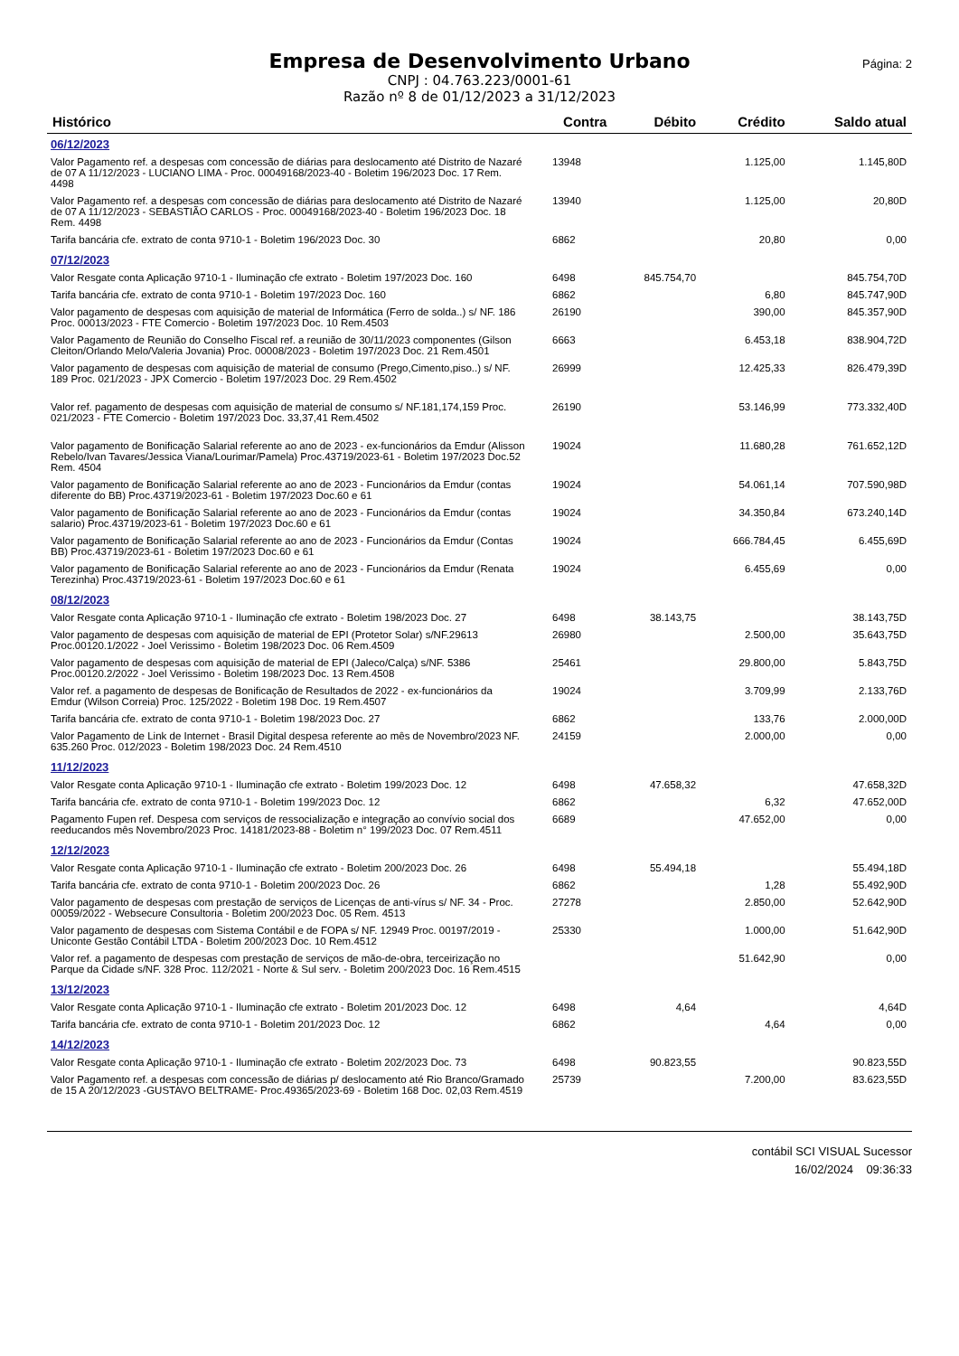Empresa de Desenvolvimento Urbano
CNPJ : 04.763.223/0001-61
Razão nº 8 de 01/12/2023 a 31/12/2023
Página: 2
| Histórico | Contra | Débito | Crédito | Saldo atual |
| --- | --- | --- | --- | --- |
| 06/12/2023 | | | | |
| Valor Pagamento ref. a despesas com concessão de diárias para deslocamento até Distrito de Nazaré de 07 A 11/12/2023 - LUCIANO LIMA - Proc. 00049168/2023-40 - Boletim 196/2023 Doc. 17 Rem. 4498 | 13948 | | 1.125,00 | 1.145,80D |
| Valor Pagamento ref. a despesas com concessão de diárias para deslocamento até Distrito de Nazaré de 07 A 11/12/2023 - SEBASTIÃO CARLOS - Proc. 00049168/2023-40 - Boletim 196/2023 Doc. 18 Rem. 4498 | 13940 | | 1.125,00 | 20,80D |
| Tarifa bancária cfe. extrato de conta 9710-1 - Boletim 196/2023 Doc. 30 | 6862 | | 20,80 | 0,00 |
| 07/12/2023 | | | | |
| Valor Resgate conta Aplicação 9710-1 - Iluminação cfe extrato - Boletim 197/2023 Doc. 160 | 6498 | 845.754,70 | | 845.754,70D |
| Tarifa bancária cfe. extrato de conta 9710-1 - Boletim 197/2023 Doc. 160 | 6862 | | 6,80 | 845.747,90D |
| Valor pagamento de despesas com aquisição de material de Informática (Ferro de solda..) s/ NF. 186 Proc. 00013/2023 - FTE Comercio - Boletim 197/2023 Doc. 10 Rem.4503 | 26190 | | 390,00 | 845.357,90D |
| Valor Pagamento de Reunião do Conselho Fiscal ref. a reunião de 30/11/2023 componentes (Gilson Cleiton/Orlando Melo/Valeria Jovania) Proc. 00008/2023 - Boletim 197/2023 Doc. 21 Rem.4501 | 6663 | | 6.453,18 | 838.904,72D |
| Valor pagamento de despesas com aquisição de material de consumo (Prego,Cimento,piso..) s/ NF. 189 Proc. 021/2023 - JPX Comercio - Boletim 197/2023 Doc. 29 Rem.4502 | 26999 | | 12.425,33 | 826.479,39D |
| Valor ref. pagamento de despesas com aquisição de material de consumo s/ NF.181,174,159 Proc. 021/2023 - FTE Comercio - Boletim 197/2023 Doc. 33,37,41 Rem.4502 | 26190 | | 53.146,99 | 773.332,40D |
| Valor pagamento de Bonificação Salarial referente ao ano de 2023 - ex-funcionários da Emdur (Alisson Rebelo/Ivan Tavares/Jessica Viana/Lourimar/Pamela) Proc.43719/2023-61 - Boletim 197/2023 Doc.52 Rem. 4504 | 19024 | | 11.680,28 | 761.652,12D |
| Valor pagamento de Bonificação Salarial referente ao ano de 2023 - Funcionários da Emdur (contas diferente do BB) Proc.43719/2023-61 - Boletim 197/2023 Doc.60 e 61 | 19024 | | 54.061,14 | 707.590,98D |
| Valor pagamento de Bonificação Salarial referente ao ano de 2023 - Funcionários da Emdur (contas salario) Proc.43719/2023-61 - Boletim 197/2023 Doc.60 e 61 | 19024 | | 34.350,84 | 673.240,14D |
| Valor pagamento de Bonificação Salarial referente ao ano de 2023 - Funcionários da Emdur (Contas BB) Proc.43719/2023-61 - Boletim 197/2023 Doc.60 e 61 | 19024 | | 666.784,45 | 6.455,69D |
| Valor pagamento de Bonificação Salarial referente ao ano de 2023 - Funcionários da Emdur (Renata Terezinha) Proc.43719/2023-61 - Boletim 197/2023 Doc.60 e 61 | 19024 | | 6.455,69 | 0,00 |
| 08/12/2023 | | | | |
| Valor Resgate conta Aplicação 9710-1 - Iluminação cfe extrato - Boletim 198/2023 Doc. 27 | 6498 | 38.143,75 | | 38.143,75D |
| Valor pagamento de despesas com aquisição de material de EPI (Protetor Solar) s/NF.29613 Proc.00120.1/2022 - Joel Verissimo - Boletim 198/2023 Doc. 06 Rem.4509 | 26980 | | 2.500,00 | 35.643,75D |
| Valor pagamento de despesas com aquisição de material de EPI (Jaleco/Calça) s/NF. 5386 Proc.00120.2/2022 - Joel Verissimo - Boletim 198/2023 Doc. 13 Rem.4508 | 25461 | | 29.800,00 | 5.843,75D |
| Valor ref. a pagamento de despesas de Bonificação de Resultados de 2022 - ex-funcionários da Emdur (Wilson Correia) Proc. 125/2022 - Boletim 198 Doc. 19 Rem.4507 | 19024 | | 3.709,99 | 2.133,76D |
| Tarifa bancária cfe. extrato de conta 9710-1 - Boletim 198/2023 Doc. 27 | 6862 | | 133,76 | 2.000,00D |
| Valor Pagamento de Link de Internet - Brasil Digital despesa referente ao mês de Novembro/2023 NF. 635.260 Proc. 012/2023 - Boletim 198/2023 Doc. 24 Rem.4510 | 24159 | | 2.000,00 | 0,00 |
| 11/12/2023 | | | | |
| Valor Resgate conta Aplicação 9710-1 - Iluminação cfe extrato - Boletim 199/2023 Doc. 12 | 6498 | 47.658,32 | | 47.658,32D |
| Tarifa bancária cfe. extrato de conta 9710-1 - Boletim 199/2023 Doc. 12 | 6862 | | 6,32 | 47.652,00D |
| Pagamento Fupen ref. Despesa com serviços de ressocialização e integração ao convívio social dos reeducandos mês Novembro/2023 Proc. 14181/2023-88 - Boletim n° 199/2023 Doc. 07 Rem.4511 | 6689 | | 47.652,00 | 0,00 |
| 12/12/2023 | | | | |
| Valor Resgate conta Aplicação 9710-1 - Iluminação cfe extrato - Boletim 200/2023 Doc. 26 | 6498 | 55.494,18 | | 55.494,18D |
| Tarifa bancária cfe. extrato de conta 9710-1 - Boletim 200/2023 Doc. 26 | 6862 | | 1,28 | 55.492,90D |
| Valor pagamento de despesas com prestação de serviços de Licenças de anti-vírus s/ NF. 34 - Proc. 00059/2022 - Websecure Consultoria - Boletim 200/2023 Doc. 05 Rem. 4513 | 27278 | | 2.850,00 | 52.642,90D |
| Valor pagamento de despesas com Sistema Contábil e de FOPA s/ NF. 12949 Proc. 00197/2019 - Uniconte Gestão Contábil LTDA - Boletim 200/2023 Doc. 10 Rem.4512 | 25330 | | 1.000,00 | 51.642,90D |
| Valor ref. a pagamento de despesas com prestação de serviços de mão-de-obra, terceirização no Parque da Cidade s/NF. 328 Proc. 112/2021 - Norte & Sul serv. - Boletim 200/2023 Doc. 16 Rem.4515 | | | 51.642,90 | 0,00 |
| 13/12/2023 | | | | |
| Valor Resgate conta Aplicação 9710-1 - Iluminação cfe extrato - Boletim 201/2023 Doc. 12 | 6498 | 4,64 | | 4,64D |
| Tarifa bancária cfe. extrato de conta 9710-1 - Boletim 201/2023 Doc. 12 | 6862 | | 4,64 | 0,00 |
| 14/12/2023 | | | | |
| Valor Resgate conta Aplicação 9710-1 - Iluminação cfe extrato - Boletim 202/2023 Doc. 73 | 6498 | 90.823,55 | | 90.823,55D |
| Valor Pagamento ref. a despesas com concessão de diárias p/ deslocamento até Rio Branco/Gramado de 15 A 20/12/2023 -GUSTAVO BELTRAME- Proc.49365/2023-69 - Boletim 168 Doc. 02,03 Rem.4519 | 25739 | | 7.200,00 | 83.623,55D |
contábil SCI VISUAL Sucessor
16/02/2024 09:36:33